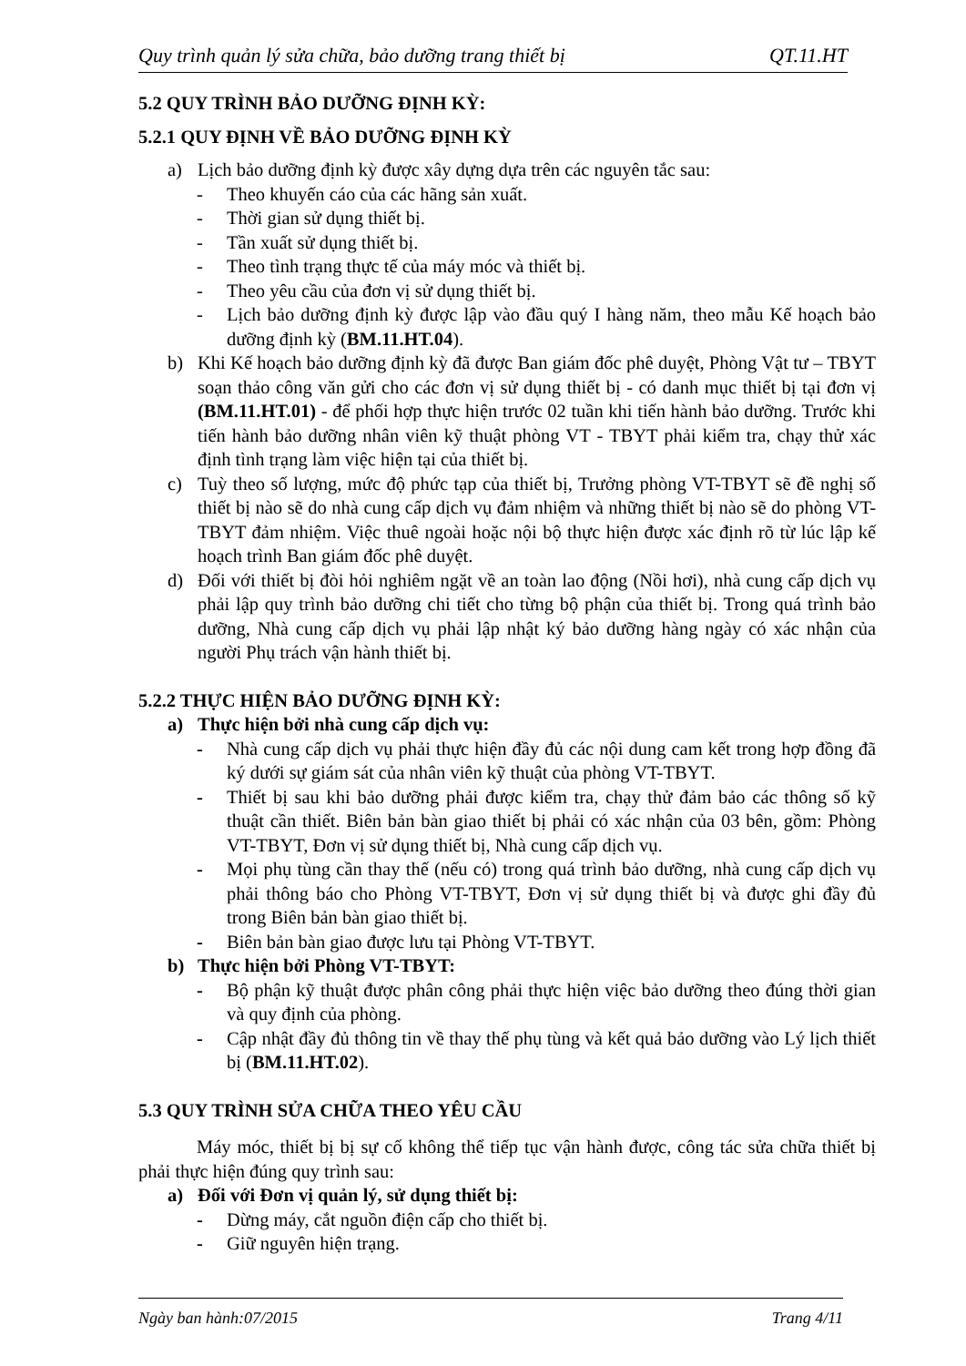Quy trình quản lý sửa chữa, bảo dưỡng trang thiết bị QT.11.HT
5.2 QUY TRÌNH BẢO DƯỠNG ĐỊNH KỲ:
5.2.1 QUY ĐỊNH VỀ BẢO DƯỠNG ĐỊNH KỲ
a) Lịch bảo dưỡng định kỳ được xây dựng dựa trên các nguyên tắc sau:
- Theo khuyến cáo của các hãng sản xuất.
- Thời gian sử dụng thiết bị.
- Tần xuất sử dụng thiết bị.
- Theo tình trạng thực tế của máy móc và thiết bị.
- Theo yêu cầu của đơn vị sử dụng thiết bị.
- Lịch bảo dưỡng định kỳ được lập vào đầu quý I hàng năm, theo mẫu Kế hoạch bảo dưỡng định kỳ (BM.11.HT.04).
b) Khi Kế hoạch bảo dưỡng định kỳ đã được Ban giám đốc phê duyệt, Phòng Vật tư – TBYT soạn thảo công văn gửi cho các đơn vị sử dụng thiết bị - có danh mục thiết bị tại đơn vị (BM.11.HT.01) - để phối hợp thực hiện trước 02 tuần khi tiến hành bảo dưỡng. Trước khi tiến hành bảo dưỡng nhân viên kỹ thuật phòng VT - TBYT phải kiểm tra, chạy thử xác định tình trạng làm việc hiện tại của thiết bị.
c) Tuỳ theo số lượng, mức độ phức tạp của thiết bị, Trưởng phòng VT-TBYT sẽ đề nghị số thiết bị nào sẽ do nhà cung cấp dịch vụ đảm nhiệm và những thiết bị nào sẽ do phòng VT-TBYT đảm nhiệm. Việc thuê ngoài hoặc nội bộ thực hiện được xác định rõ từ lúc lập kế hoạch trình Ban giám đốc phê duyệt.
d) Đối với thiết bị đòi hỏi nghiêm ngặt về an toàn lao động (Nồi hơi), nhà cung cấp dịch vụ phải lập quy trình bảo dưỡng chi tiết cho từng bộ phận của thiết bị. Trong quá trình bảo dưỡng, Nhà cung cấp dịch vụ phải lập nhật ký bảo dưỡng hàng ngày có xác nhận của người Phụ trách vận hành thiết bị.
5.2.2 THỰC HIỆN BẢO DƯỠNG ĐỊNH KỲ:
a) Thực hiện bởi nhà cung cấp dịch vụ:
- Nhà cung cấp dịch vụ phải thực hiện đầy đủ các nội dung cam kết trong hợp đồng đã ký dưới sự giám sát của nhân viên kỹ thuật của phòng VT-TBYT.
- Thiết bị sau khi bảo dưỡng phải được kiểm tra, chạy thử đảm bảo các thông số kỹ thuật cần thiết. Biên bản bàn giao thiết bị phải có xác nhận của 03 bên, gồm: Phòng VT-TBYT, Đơn vị sử dụng thiết bị, Nhà cung cấp dịch vụ.
- Mọi phụ tùng cần thay thế (nếu có) trong quá trình bảo dưỡng, nhà cung cấp dịch vụ phải thông báo cho Phòng VT-TBYT, Đơn vị sử dụng thiết bị và được ghi đầy đủ trong Biên bản bàn giao thiết bị.
- Biên bản bàn giao được lưu tại Phòng VT-TBYT.
b) Thực hiện bởi Phòng VT-TBYT:
- Bộ phận kỹ thuật được phân công phải thực hiện việc bảo dưỡng theo đúng thời gian và quy định của phòng.
- Cập nhật đầy đủ thông tin về thay thế phụ tùng và kết quả bảo dưỡng vào Lý lịch thiết bị (BM.11.HT.02).
5.3 QUY TRÌNH SỬA CHỮA THEO YÊU CẦU
Máy móc, thiết bị bị sự cố không thể tiếp tục vận hành được, công tác sửa chữa thiết bị phải thực hiện đúng quy trình sau:
a) Đối với Đơn vị quản lý, sử dụng thiết bị:
- Dừng máy, cắt nguồn điện cấp cho thiết bị.
- Giữ nguyên hiện trạng.
Ngày ban hành:07/2015 Trang 4/11